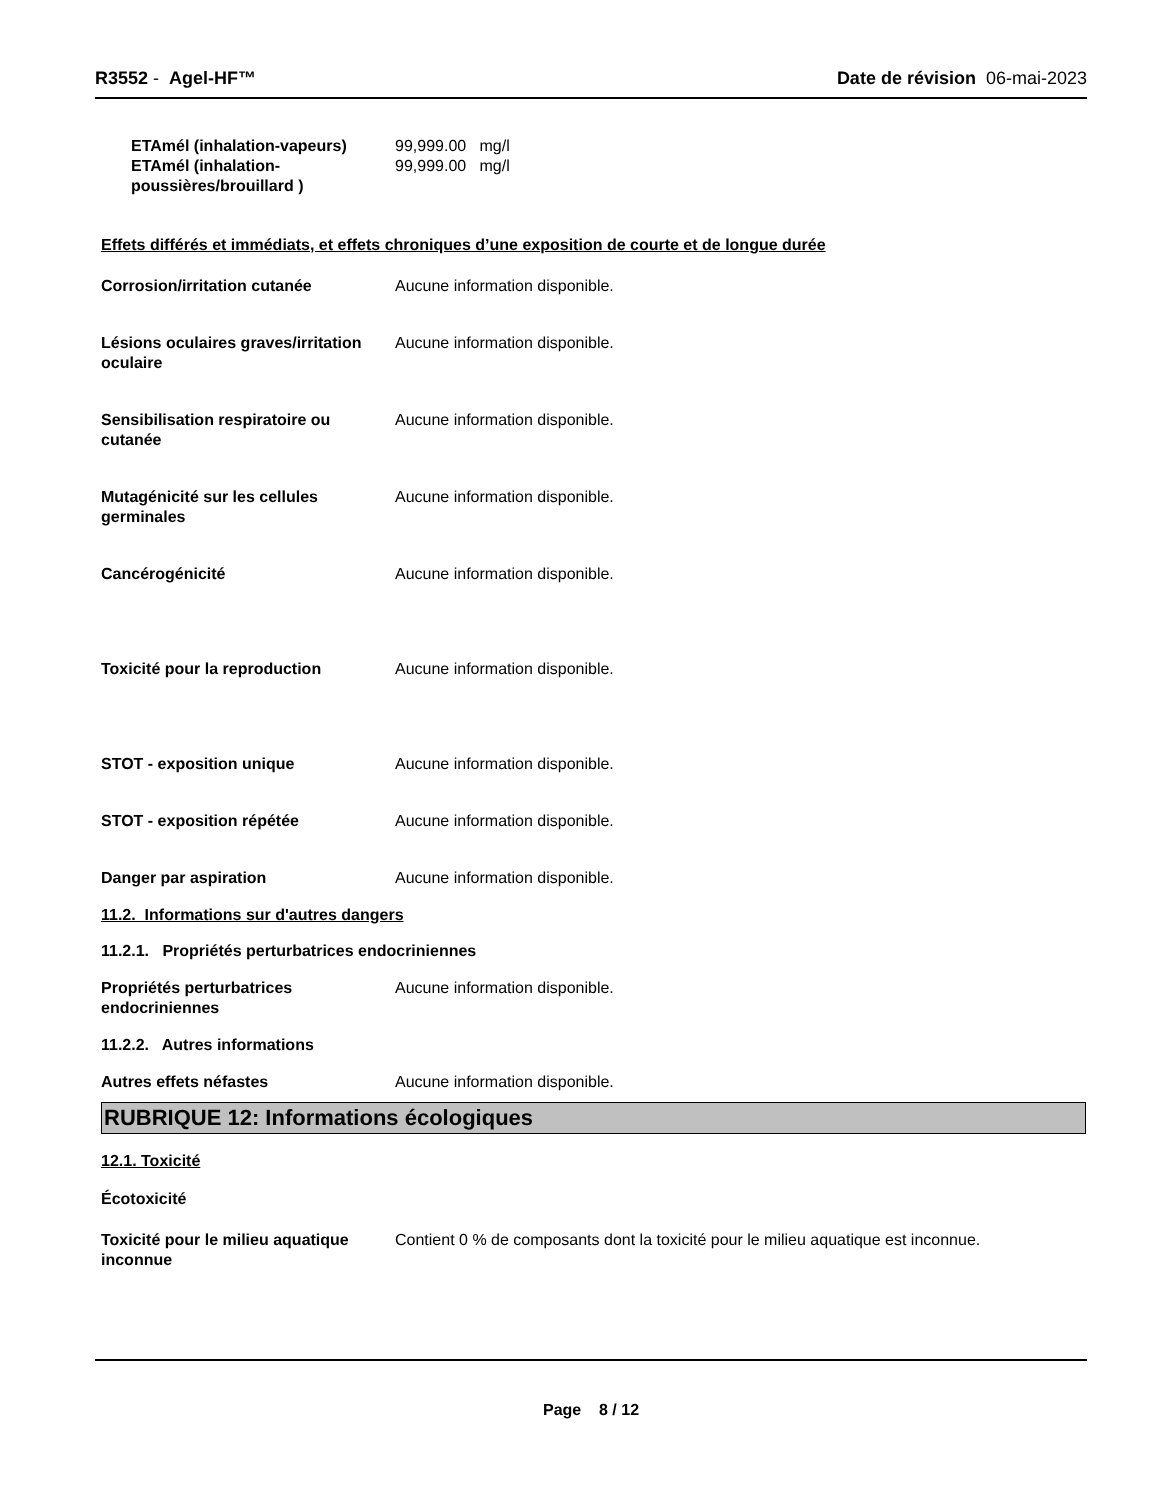R3552 - Agel-HF™ Date de révision 06-mai-2023
ETAmél (inhalation-vapeurs) 99,999.00 mg/l
ETAmél (inhalation-poussières/brouillard )
99,999.00 mg/l
Effets différés et immédiats, et effets chroniques d’une exposition de courte et de longue durée
Corrosion/irritation cutanée Aucune information disponible.
Lésions oculaires graves/irritation oculaire
Aucune information disponible.
Sensibilisation respiratoire ou cutanée
Aucune information disponible.
Mutagénicité sur les cellules germinales
Aucune information disponible.
Cancérogénicité Aucune information disponible.
Toxicité pour la reproduction Aucune information disponible.
STOT - exposition unique Aucune information disponible.
STOT - exposition répétée Aucune information disponible.
Danger par aspiration Aucune information disponible.
11.2. Informations sur d'autres dangers
11.2.1. Propriétés perturbatrices endocriniennes
Propriétés perturbatrices endocriniennes
Aucune information disponible.
11.2.2. Autres informations
Autres effets néfastes Aucune information disponible.
RUBRIQUE 12: Informations écologiques
12.1. Toxicité
Écotoxicité
Toxicité pour le milieu aquatique inconnue
Contient 0 % de composants dont la toxicité pour le milieu aquatique est inconnue.
Page 8 / 12